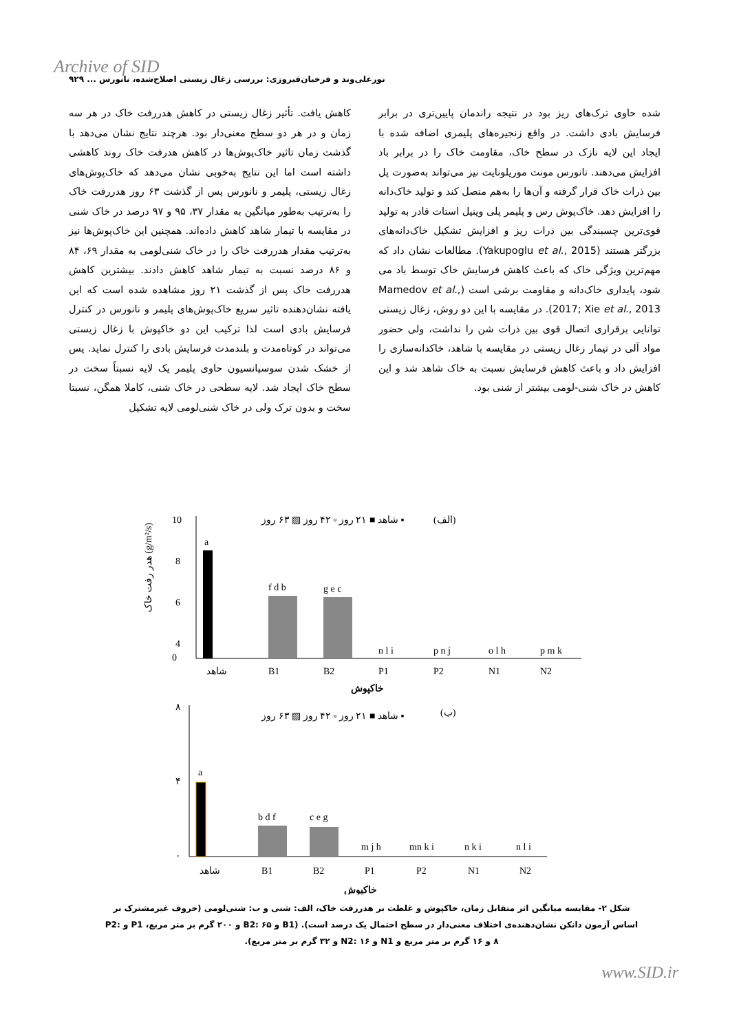Archive of SID
نورعلی‌وند و فرخیان‌فیروزی: بررسی زغال زیستی اصلاح‌شده، نانورس ... ۹۲۹
کاهش یافت. تأثیر زغال زیستی در کاهش هدررفت خاک در هر سه زمان و در هر دو سطح معنی‌دار بود. هرچند نتایج نشان می‌دهد با گذشت زمان تاثیر خاک‌پوش‌ها در کاهش هدرفت خاک روند کاهشی داشته است اما این نتایج به‌خوبی نشان می‌دهد که خاک‌پوش‌های زغال زیستی، پلیمر و نانورس پس از گذشت ۶۳ روز هدررفت خاک را به‌ترتیب به‌طور میانگین به مقدار ۳۷، ۹۵ و ۹۷ درصد در خاک شنی در مقایسه با تیمار شاهد کاهش داده‌اند. همچنین این خاک‌پوش‌ها نیز به‌ترتیب مقدار هدررفت خاک را در خاک شنی‌لومی به مقدار ۶۹، ۸۴ و ۸۶ درصد نسبت به تیمار شاهد کاهش دادند. بیشترین کاهش هدررفت خاک پس از گذشت ۲۱ روز مشاهده شده است که این یافته نشان‌دهنده تاثیر سریع خاک‌پوش‌های پلیمر و نانورس در کنترل فرسایش بادی است لذا ترکیب این دو خاکپوش با زغال زیستی می‌تواند در کوتاه‌مدت و بلندمدت فرسایش بادی را کنترل نماید. پس از خشک شدن سوسپانسیون حاوی پلیمر یک لایه نسبتاً سخت در سطح خاک ایجاد شد. لایه سطحی در خاک شنی، کاملا همگن، نسبتا سخت و بدون ترک ولی در خاک شنی‌لومی لایه تشکیل
شده حاوی ترک‌های ریز بود در نتیجه راندمان پایین‌تری در برابر فرسایش بادی داشت. در واقع زنجیره‌های پلیمری اضافه شده با ایجاد این لایه نازک در سطح خاک، مقاومت خاک را در برابر باد افزایش می‌دهند. نانورس مونت موریلونایت نیز می‌تواند به‌صورت پل بین ذرات خاک قرار گرفته و آن‌ها را به‌هم متصل کند و تولید خاک‌دانه را افزایش دهد. خاک‌پوش رس و پلیمر پلی وینیل استات قادر به تولید قوی‌ترین چسبندگی بین ذرات ریز و افزایش تشکیل خاک‌دانه‌های بزرگتر هستند (Yakupoglu et al., 2015). مطالعات نشان داد که مهم‌ترین ویژگی خاک که باعث کاهش فرسایش خاک توسط باد می شود، پایداری خاک‌دانه و مقاومت برشی است (Mamedov et al., 2017; Xie et al., 2013). در مقایسه با این دو روش، زغال زیستی توانایی برقراری اتصال قوی بین ذرات شن را نداشت، ولی حضور مواد آلی در تیمار زغال زیستی در مقایسه با شاهد، خاکدانه‌سازی را افزایش داد و باعث کاهش فرسایش نسبت به خاک شاهد شد و این کاهش در خاک شنی-لومی بیشتر از شنی بود.
(الف)
شاهد ■ ۲۱ روز ▫ ۴۲ روز ▨ ۶۳ روز ▪
10
8
6
4
0
a
f d b
g e c
n l i
p n j
o l h
p m k
شاهد
B1
B2
P1
P2
N1
N2
خاکپوش
هدر رفت خاک (g/m²/s)
(ب)
شاهد ■ ۲۱ روز ▫ ۴۲ روز ▨ ۶۳ روز ▪
۸
۴
۰
a
b d f
c e g
m j h
mn k i
n k i
n l i
شاهد
B1
B2
P1
P2
N1
N2
خاکپوش
شکل ۲- مقایسه میانگین اثر متقابل زمان، خاکپوش و غلظت بر هدررفت خاک، الف: شنی و ب: شنی‌لومی (حروف غیرمشترک بر اساس آزمون دانکن نشان‌دهنده‌ی اختلاف معنی‌دار در سطح احتمال یک درصد است). (B1 و B2: ۶۵ و ۲۰۰ گرم بر متر مربع، P1 و P2: ۸ و ۱۶ گرم بر متر مربع و N1 و N2: ۱۶ و ۳۲ گرم بر متر مربع).
www.SID.ir